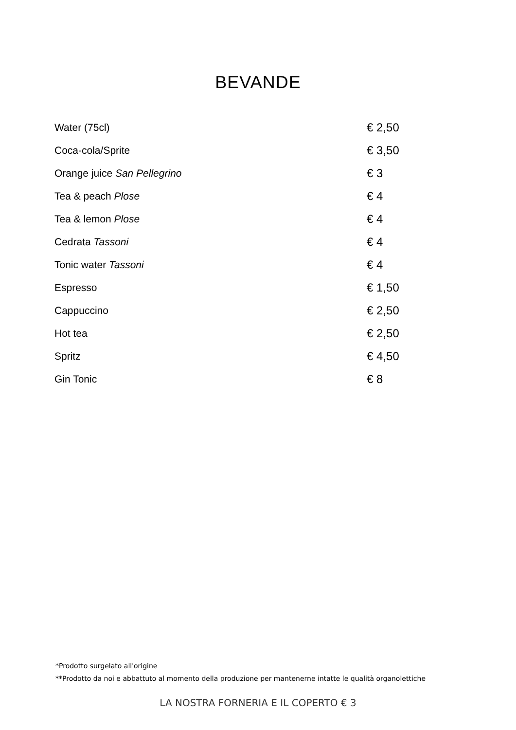BEVANDE
| Water (75cl) | € 2,50 |
| Coca-cola/Sprite | € 3,50 |
| Orange juice San Pellegrino | € 3 |
| Tea & peach Plose | € 4 |
| Tea & lemon Plose | € 4 |
| Cedrata Tassoni | € 4 |
| Tonic water Tassoni | € 4 |
| Espresso | € 1,50 |
| Cappuccino | € 2,50 |
| Hot tea | € 2,50 |
| Spritz | € 4,50 |
| Gin Tonic | € 8 |
*Prodotto surgelato all'origine
**Prodotto da noi e abbattuto al momento della produzione per mantenerne intatte le qualità organolettiche
LA NOSTRA FORNERIA E IL COPERTO € 3